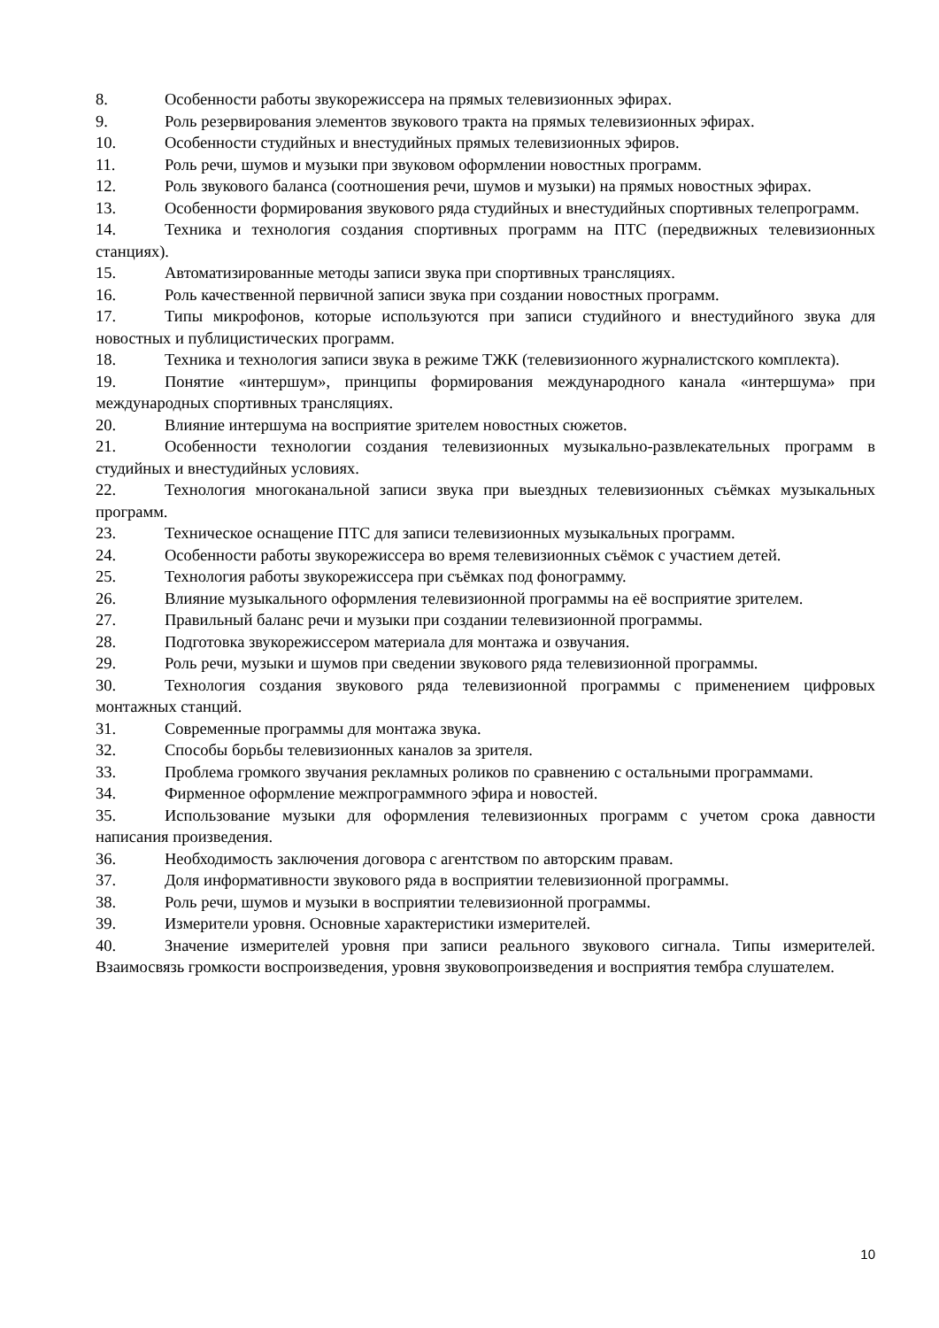8. Особенности работы звукорежиссера на прямых телевизионных эфирах.
9. Роль резервирования элементов звукового тракта на прямых телевизионных эфирах.
10. Особенности студийных и внестудийных прямых телевизионных эфиров.
11. Роль речи, шумов и музыки при звуковом оформлении новостных программ.
12. Роль звукового баланса (соотношения речи, шумов и музыки) на прямых новостных эфирах.
13. Особенности формирования звукового ряда студийных и внестудийных спортивных телепрограмм.
14. Техника и технология создания спортивных программ на ПТС (передвижных телевизионных станциях).
15. Автоматизированные методы записи звука при спортивных трансляциях.
16. Роль качественной первичной записи звука при создании новостных программ.
17. Типы микрофонов, которые используются при записи студийного и внестудийного звука для новостных и публицистических программ.
18. Техника и технология записи звука в режиме ТЖК (телевизионного журналистского комплекта).
19. Понятие «интершум», принципы формирования международного канала «интершума» при международных спортивных трансляциях.
20. Влияние интершума на восприятие зрителем новостных сюжетов.
21. Особенности технологии создания телевизионных музыкально-развлекательных программ в студийных и внестудийных условиях.
22. Технология многоканальной записи звука при выездных телевизионных съёмках музыкальных программ.
23. Техническое оснащение ПТС для записи телевизионных музыкальных программ.
24. Особенности работы звукорежиссера во время телевизионных съёмок с участием детей.
25. Технология работы звукорежиссера при съёмках под фонограмму.
26. Влияние музыкального оформления телевизионной программы на её восприятие зрителем.
27. Правильный баланс речи и музыки при создании телевизионной программы.
28. Подготовка звукорежиссером материала для монтажа и озвучания.
29. Роль речи, музыки и шумов при сведении звукового ряда телевизионной программы.
30. Технология создания звукового ряда телевизионной программы с применением цифровых монтажных станций.
31. Современные программы для монтажа звука.
32. Способы борьбы телевизионных каналов за зрителя.
33. Проблема громкого звучания рекламных роликов по сравнению с остальными программами.
34. Фирменное оформление межпрограммного эфира и новостей.
35. Использование музыки для оформления телевизионных программ с учетом срока давности написания произведения.
36. Необходимость заключения договора с агентством по авторским правам.
37. Доля информативности звукового ряда в восприятии телевизионной программы.
38. Роль речи, шумов и музыки в восприятии телевизионной программы.
39. Измерители уровня. Основные характеристики измерителей.
40. Значение измерителей уровня при записи реального звукового сигнала. Типы измерителей. Взаимосвязь громкости воспроизведения, уровня звуковопроизведения и восприятия тембра слушателем.
10